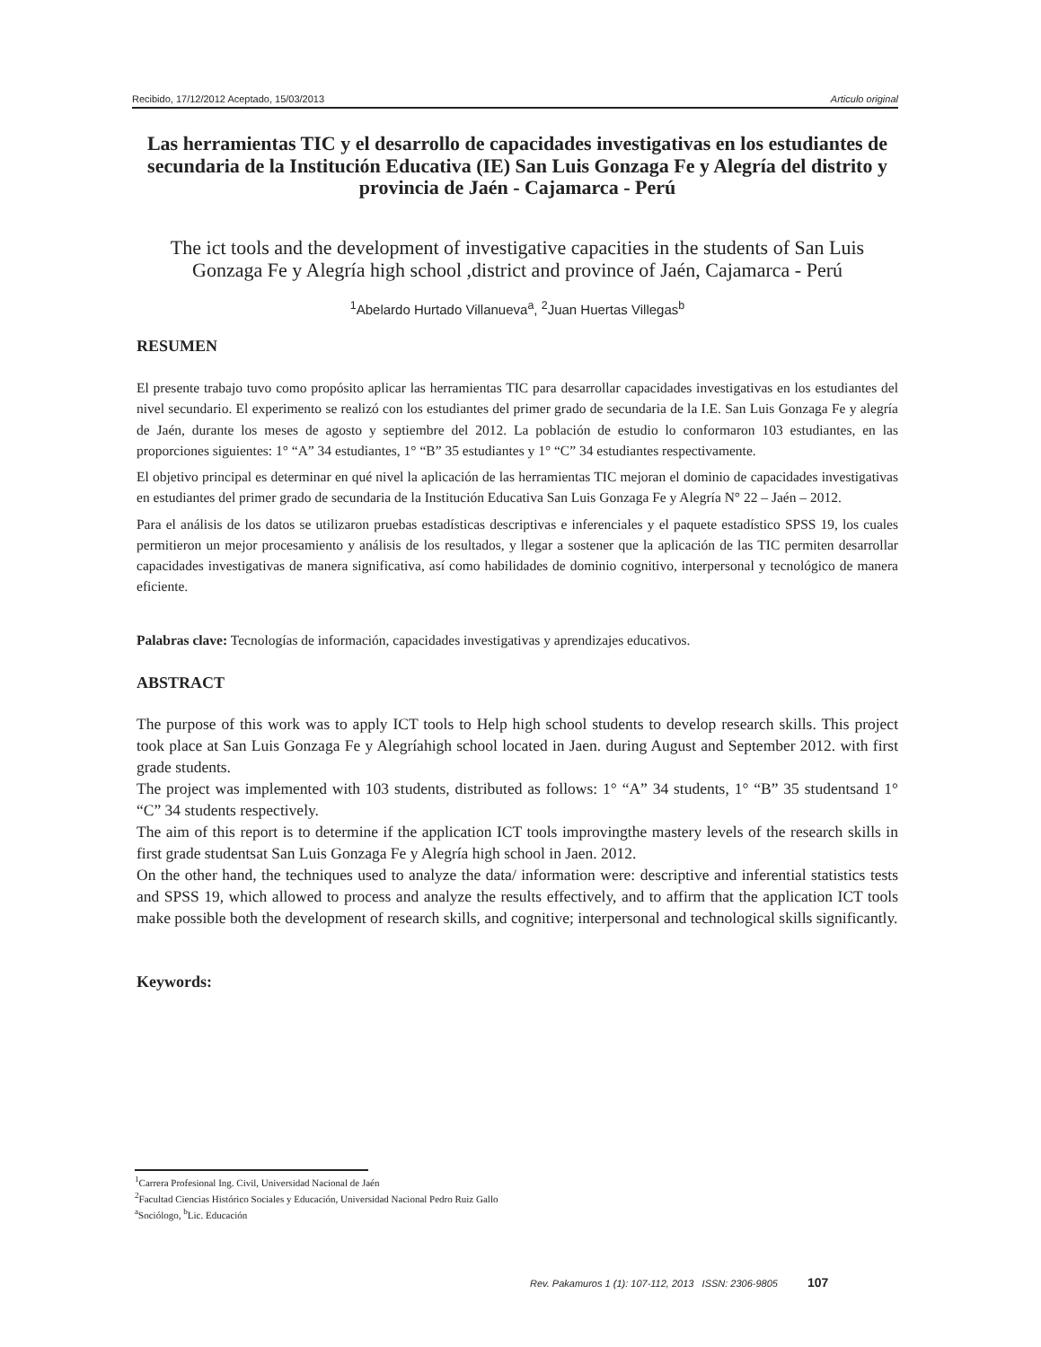Recibido, 17/12/2012 Aceptado, 15/03/2013 Articulo original
Las herramientas TIC y el desarrollo de capacidades investigativas en los estudiantes de secundaria de la Institución Educativa (IE) San Luis Gonzaga Fe y Alegría del distrito y provincia de Jaén - Cajamarca - Perú
The ict tools and the development of investigative capacities in the students of San Luis Gonzaga Fe y Alegría high school ,district and province of Jaén, Cajamarca - Perú
<sup>1</sup> Abelardo Hurtado Villanueva<sup>a</sup>, <sup>2</sup>Juan Huertas Villegas<sup>b</sup>
RESUMEN
El presente trabajo tuvo como propósito aplicar las herramientas TIC para desarrollar capacidades investigativas en los estudiantes del nivel secundario. El experimento se realizó con los estudiantes del primer grado de secundaria de la I.E. San Luis Gonzaga Fe y alegría de Jaén, durante los meses de agosto y septiembre del 2012. La población de estudio lo conformaron 103 estudiantes, en las proporciones siguientes: 1° “A” 34 estudiantes, 1° “B” 35 estudiantes y 1° “C” 34 estudiantes respectivamente.
El objetivo principal es determinar en qué nivel la aplicación de las herramientas TIC mejoran el dominio de capacidades investigativas en estudiantes del primer grado de secundaria de la Institución Educativa San Luis Gonzaga Fe y Alegría N° 22 – Jaén – 2012.
Para el análisis de los datos se utilizaron pruebas estadísticas descriptivas e inferenciales y el paquete estadístico SPSS 19, los cuales permitieron un mejor procesamiento y análisis de los resultados, y llegar a sostener que la aplicación de las TIC permiten desarrollar capacidades investigativas de manera significativa, así como habilidades de dominio cognitivo, interpersonal y tecnológico de manera eficiente.
Palabras clave: Tecnologías de información, capacidades investigativas y aprendizajes educativos.
ABSTRACT
The purpose of this work was to apply ICT tools to Help high school students to develop research skills. This project took place at San Luis Gonzaga Fe y Alegríahigh school located in Jaen. during August and September 2012. with first grade students.
The project was implemented with 103 students, distributed as follows: 1° “A” 34 students, 1° “B” 35 studentsand 1° “C” 34 students respectively.
The aim of this report is to determine if the application ICT tools improvingthe mastery levels of the research skills in first grade studentsat San Luis Gonzaga Fe y Alegría high school in Jaen. 2012.
On the other hand, the techniques used to analyze the data/ information were: descriptive and inferential statistics tests and SPSS 19, which allowed to process and analyze the results effectively, and to affirm that the application ICT tools make possible both the development of research skills, and cognitive; interpersonal and technological skills significantly.
Keywords:
<sup>1</sup> Carrera Profesional Ing. Civil, Universidad Nacional de Jaén
<sup>2</sup> Facultad Ciencias Histórico Sociales y Educación, Universidad Nacional Pedro Ruiz Gallo
<sup>a</sup> Sociólogo, <sup>b</sup>Lic. Educación
Rev. Pakamuros 1 (1): 107-112, 2013 ISSN: 2306-9805 107